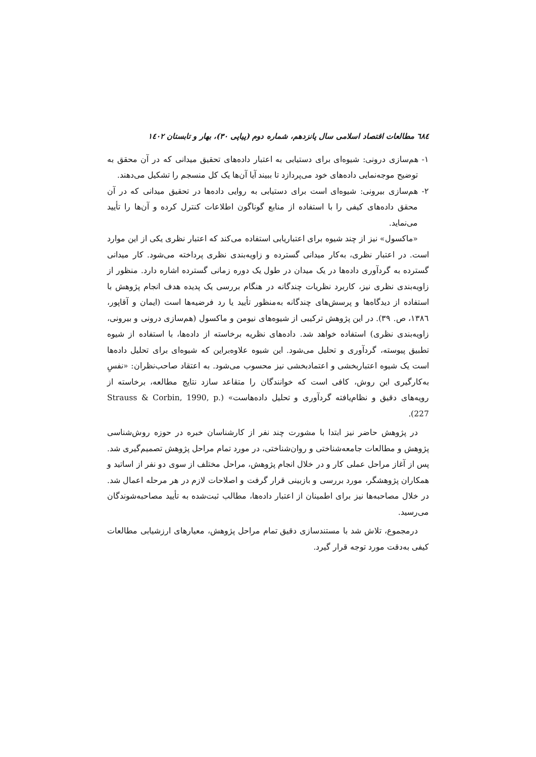٦٨٤ مطالعات اقتصاد اسلامی سال پانزدهم، شماره دوم (پیاپی ٣٠)، بهار و تابستان ١٤٠٢
١- هم‌سازی درونی: شیوه‌ای برای دستیابی به اعتبار داده‌های تحقیق میدانی که در آن محقق به توضیح موجه‌نمایی داده‌های خود می‌پردازد تا ببیند آیا آن‌ها یک کل منسجم را تشکیل می‌دهند.
٢- هم‌سازی بیرونی: شیوه‌ای است برای دستیابی به روایی داده‌ها در تحقیق میدانی که در آن محقق داده‌های کیفی را با استفاده از منابع گوناگون اطلاعات کنترل کرده و آن‌ها را تأیید می‌نماید.
«ماکسول» نیز از چند شیوه برای اعتباریابی استفاده می‌کند که اعتبار نظری یکی از این موارد است. در اعتبار نظری، به‌کار میدانی گسترده و زاویه‌بندی نظری پرداخته می‌شود. کار میدانی گسترده به گردآوری داده‌ها در یک میدان در طول یک دوره زمانی گسترده اشاره دارد. منظور از زاویه‌بندی نظری نیز، کاربرد نظریات چندگانه در هنگام بررسی یک پدیده هدف انجام پژوهش با استفاده از دیدگاه‌ها و پرسش‌های چندگانه به‌منظور تأیید یا رد فرضیه‌ها است (ایمان و آقاپور، ١٣٨٦، ص. ٣٩). در این پژوهش ترکیبی از شیوه‌های نیومن و ماکسول (هم‌سازی درونی و بیرونی، زاویه‌بندی نظری) استفاده خواهد شد. داده‌های نظریه برخاسته از داده‌ها، با استفاده از شیوه تطبیق پیوسته، گردآوری و تحلیل می‌شود. این شیوه علاوه‌براین که شیوه‌ای برای تحلیل داده‌ها است یک شیوه اعتباربخشی و اعتمادبخشی نیز محسوب می‌شود. به اعتقاد صاحب‌نظران: «نفسِ به‌کارگیری این روش، کافی است که خوانندگان را متقاعد سازد نتایج مطالعه، برخاسته از رویه‌های دقیق و نظام‌یافته گردآوری و تحلیل داده‌هاست» (Strauss & Corbin, 1990, p. 227).
در پژوهش حاضر نیز ابتدا با مشورت چند نفر از کارشناسان خبره در حوزه روش‌شناسی پژوهش و مطالعات جامعه‌شناختی و روان‌شناختی، در مورد تمام مراحل پژوهش تصمیم‌گیری شد. پس از آغاز مراحل عملی کار و در خلال انجام پژوهش، مراحل مختلف از سوی دو نفر از اساتید و همکاران پژوهشگر، مورد بررسی و بازبینی قرار گرفت و اصلاحات لازم در هر مرحله اعمال شد. در خلال مصاحبه‌ها نیز برای اطمینان از اعتبار داده‌ها، مطالب ثبت‌شده به تأیید مصاحبه‌شوندگان می‌رسید.
درمجموع، تلاش شد با مستندسازی دقیق تمام مراحل پژوهش، معیارهای ارزشیابی مطالعات کیفی به‌دقت مورد توجه قرار گیرد.